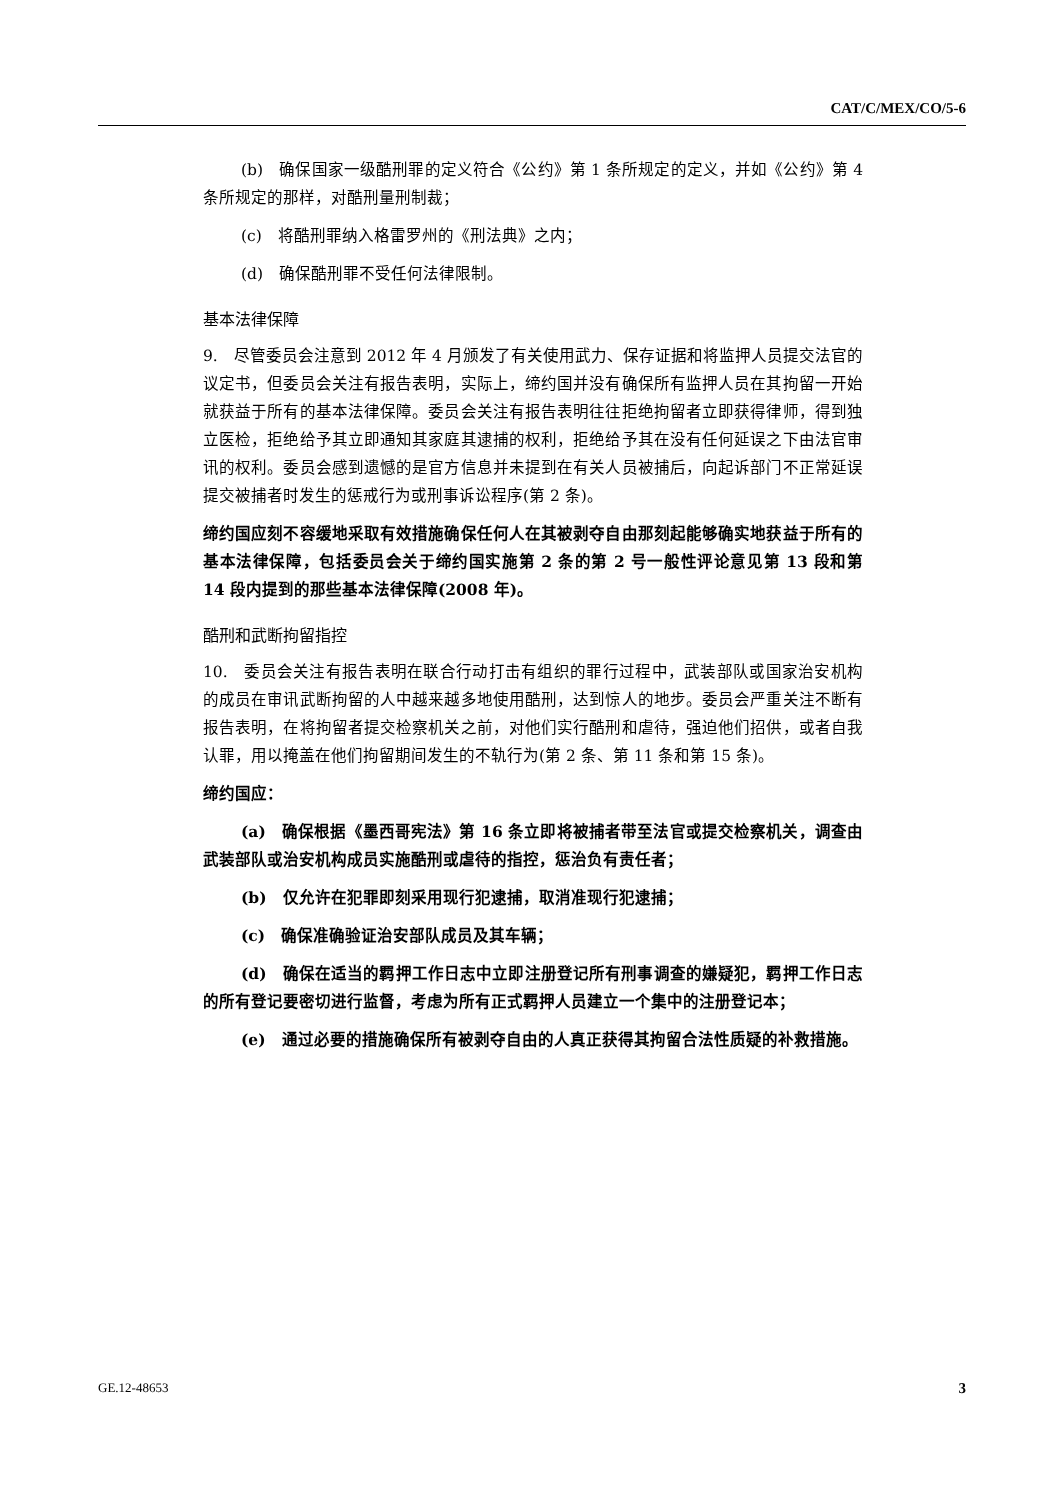CAT/C/MEX/CO/5-6
(b)　确保国家一级酷刑罪的定义符合《公约》第 1 条所规定的定义，并如《公约》第 4 条所规定的那样，对酷刑量刑制裁；
(c)　将酷刑罪纳入格雷罗州的《刑法典》之内；
(d)　确保酷刑罪不受任何法律限制。
基本法律保障
9.　尽管委员会注意到 2012 年 4 月颁发了有关使用武力、保存证据和将监押人员提交法官的议定书，但委员会关注有报告表明，实际上，缔约国并没有确保所有监押人员在其拘留一开始就获益于所有的基本法律保障。委员会关注有报告表明往往拒绝拘留者立即获得律师，得到独立医检，拒绝给予其立即通知其家庭其逮捕的权利，拒绝给予其在没有任何延误之下由法官审讯的权利。委员会感到遗憾的是官方信息并未提到在有关人员被捕后，向起诉部门不正常延误提交被捕者时发生的惩戒行为或刑事诉讼程序(第 2 条)。
缔约国应刻不容缓地采取有效措施确保任何人在其被剥夺自由那刻起能够确实地获益于所有的基本法律保障，包括委员会关于缔约国实施第 2 条的第 2 号一般性评论意见第 13 段和第 14 段内提到的那些基本法律保障(2008 年)。
酷刑和武断拘留指控
10.　委员会关注有报告表明在联合行动打击有组织的罪行过程中，武装部队或国家治安机构的成员在审讯武断拘留的人中越来越多地使用酷刑，达到惊人的地步。委员会严重关注不断有报告表明，在将拘留者提交检察机关之前，对他们实行酷刑和虐待，强迫他们招供，或者自我认罪，用以掩盖在他们拘留期间发生的不轨行为(第 2 条、第 11 条和第 15 条)。
缔约国应：
(a)　确保根据《墨西哥宪法》第 16 条立即将被捕者带至法官或提交检察机关，调查由武装部队或治安机构成员实施酷刑或虐待的指控，惩治负有责任者；
(b)　仅允许在犯罪即刻采用现行犯逮捕，取消准现行犯逮捕；
(c)　确保准确验证治安部队成员及其车辆；
(d)　确保在适当的羁押工作日志中立即注册登记所有刑事调查的嫌疑犯，羁押工作日志的所有登记要密切进行监督，考虑为所有正式羁押人员建立一个集中的注册登记本；
(e)　通过必要的措施确保所有被剥夺自由的人真正获得其拘留合法性质疑的补救措施。
GE.12-48653 3